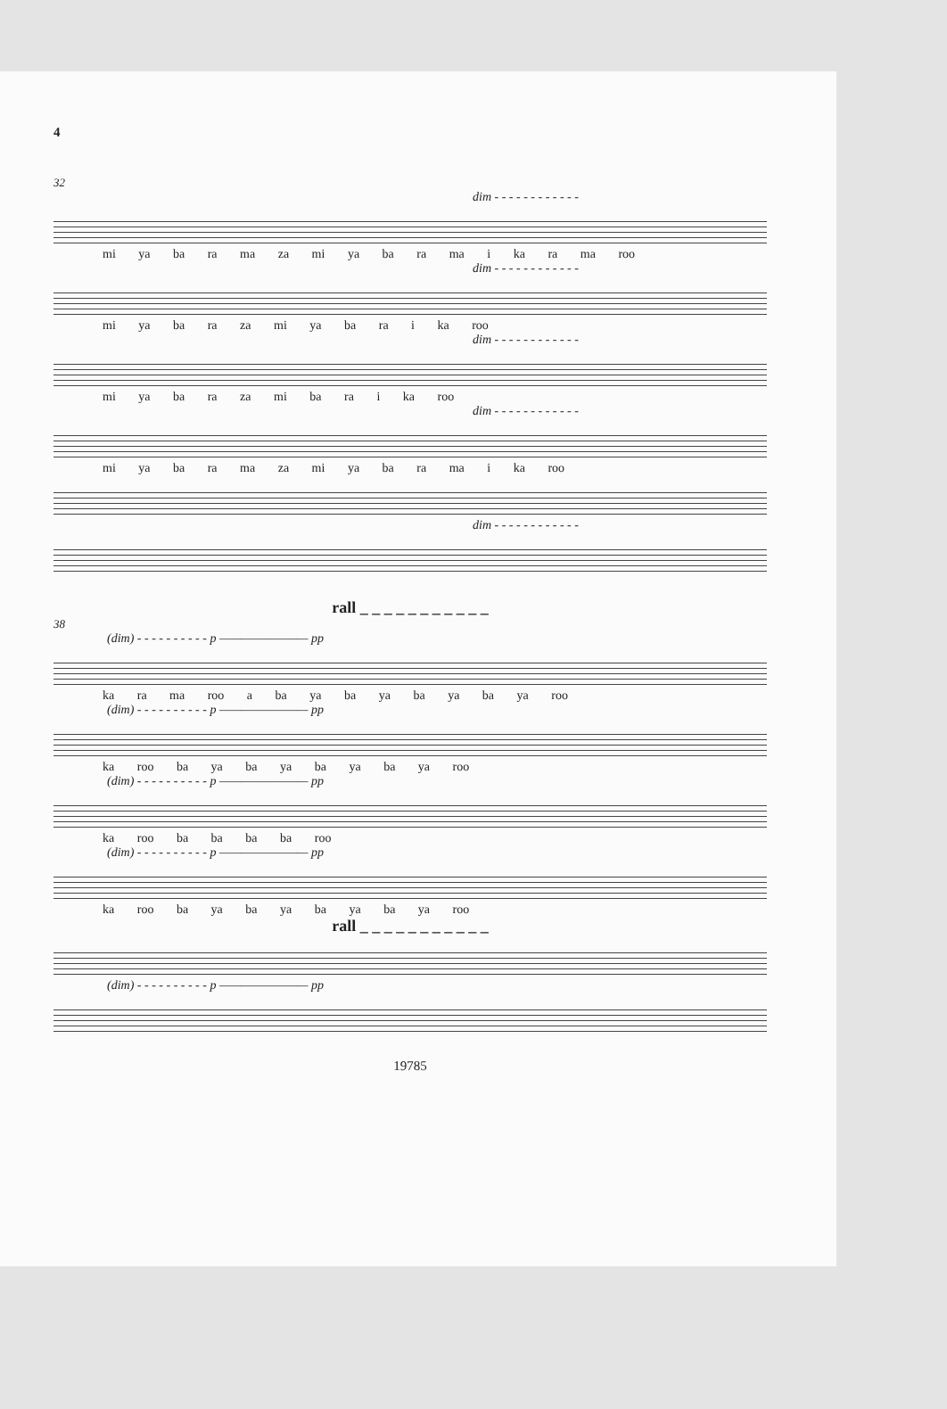4
32
dim - - - - - - - - - - - -
mi ya ba ra ma za mi ya ba ra ma i ka ra ma roo
dim - - - - - - - - - - - -
mi ya ba ra za mi ya ba ra i ka roo
dim - - - - - - - - - - - -
mi ya ba ra za mi ba ra i ka roo
dim - - - - - - - - - - - -
mi ya ba ra ma za mi ya ba ra ma i ka roo
dim - - - - - - - - - - - -
rall _ _ _ _ _ _ _ _ _ _ _
38
(dim) - - - - - - - - - - p ———————— pp
ka ra ma roo a ba ya ba ya ba ya ba ya roo
(dim) - - - - - - - - - - p ———————— pp
ka roo ba ya ba ya ba ya ba ya roo
(dim) - - - - - - - - - - p ———————— pp
ka roo ba ba ba ba roo
(dim) - - - - - - - - - - p ———————— pp
ka roo ba ya ba ya ba ya ba ya roo
rall _ _ _ _ _ _ _ _ _ _ _
(dim) - - - - - - - - - - p ———————— pp
19785